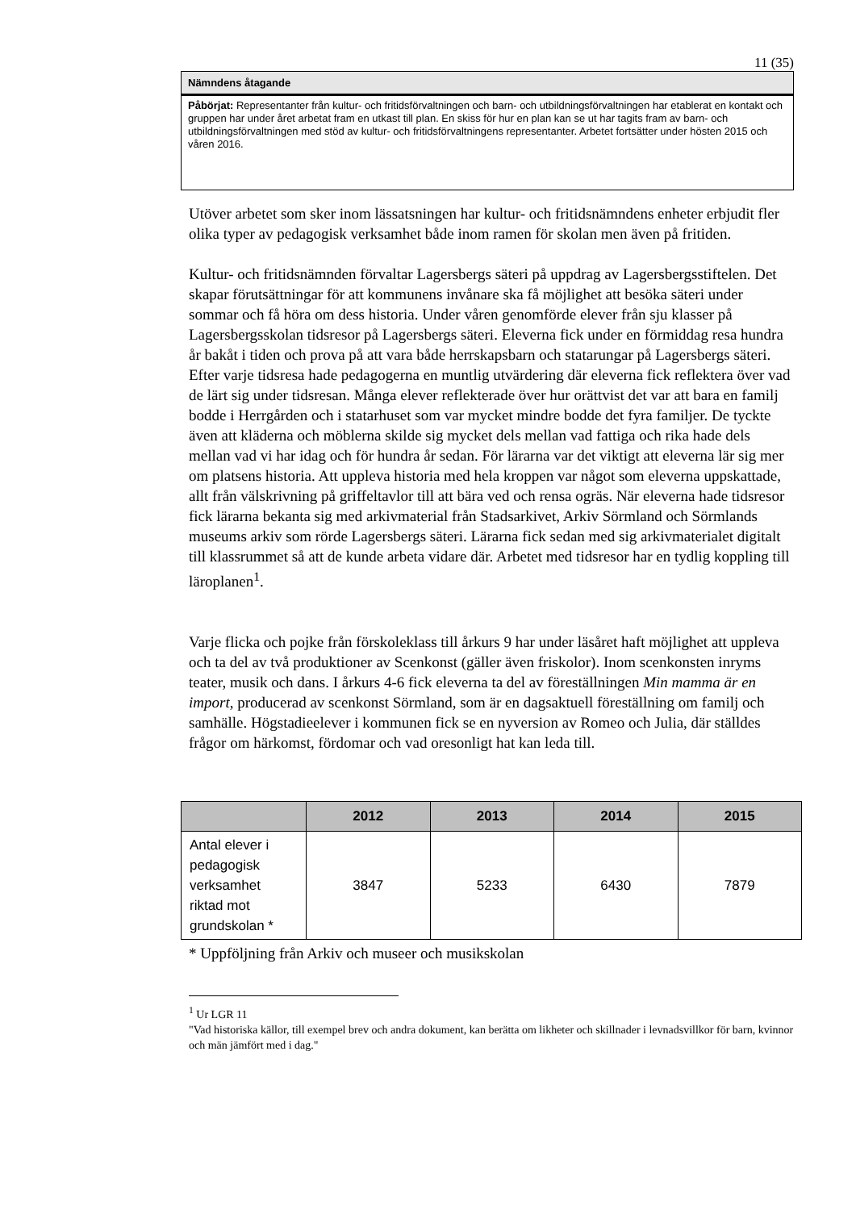11 (35)
Nämndens åtagande
Påbörjat: Representanter från kultur- och fritidsförvaltningen och barn- och utbildningsförvaltningen har etablerat en kontakt och gruppen har under året arbetat fram en utkast till plan. En skiss för hur en plan kan se ut har tagits fram av barn- och utbildningsförvaltningen med stöd av kultur- och fritidsförvaltningens representanter. Arbetet fortsätter under hösten 2015 och våren 2016.
Utöver arbetet som sker inom lässatsningen har kultur- och fritidsnämndens enheter erbjudit fler olika typer av pedagogisk verksamhet både inom ramen för skolan men även på fritiden.
Kultur- och fritidsnämnden förvaltar Lagersbergs säteri på uppdrag av Lagersbergsstiftelen. Det skapar förutsättningar för att kommunens invånare ska få möjlighet att besöka säteri under sommar och få höra om dess historia. Under våren genomförde elever från sju klasser på Lagersbergsskolan tidsresor på Lagersbergs säteri. Eleverna fick under en förmiddag resa hundra år bakåt i tiden och prova på att vara både herrskapsbarn och statarungar på Lagersbergs säteri. Efter varje tidsresa hade pedagogerna en muntlig utvärdering där eleverna fick reflektera över vad de lärt sig under tidsresan. Många elever reflekterade över hur orättvist det var att bara en familj bodde i Herrgården och i statarhuset som var mycket mindre bodde det fyra familjer. De tyckte även att kläderna och möblerna skilde sig mycket dels mellan vad fattiga och rika hade dels mellan vad vi har idag och för hundra år sedan. För lärarna var det viktigt att eleverna lär sig mer om platsens historia. Att uppleva historia med hela kroppen var något som eleverna uppskattade, allt från välskrivning på griffeltavlor till att bära ved och rensa ogräs. När eleverna hade tidsresor fick lärarna bekanta sig med arkivmaterial från Stadsarkivet, Arkiv Sörmland och Sörmlands museums arkiv som rörde Lagersbergs säteri. Lärarna fick sedan med sig arkivmaterialet digitalt till klassrummet så att de kunde arbeta vidare där. Arbetet med tidsresor har en tydlig koppling till läroplanen<sup>1</sup>.
Varje flicka och pojke från förskoleklass till årkurs 9 har under läsåret haft möjlighet att uppleva och ta del av två produktioner av Scenkonst (gäller även friskolor). Inom scenkonsten inryms teater, musik och dans. I årkurs 4-6 fick eleverna ta del av föreställningen Min mamma är en import, producerad av scenkonst Sörmland, som är en dagsaktuell föreställning om familj och samhälle. Högstadieelever i kommunen fick se en nyversion av Romeo och Julia, där ställdes frågor om härkomst, fördomar och vad oresonligt hat kan leda till.
| | 2012 | 2013 | 2014 | 2015 |
| --- | --- | --- | --- | --- |
| Antal elever i pedagogisk verksamhet riktad mot grundskolan * | 3847 | 5233 | 6430 | 7879 |
* Uppföljning från Arkiv och museer och musikskolan
<sup>1</sup> Ur LGR 11
"Vad historiska källor, till exempel brev och andra dokument, kan berätta om likheter och skillnader i levnadsvillkor för barn, kvinnor och män jämfört med i dag."